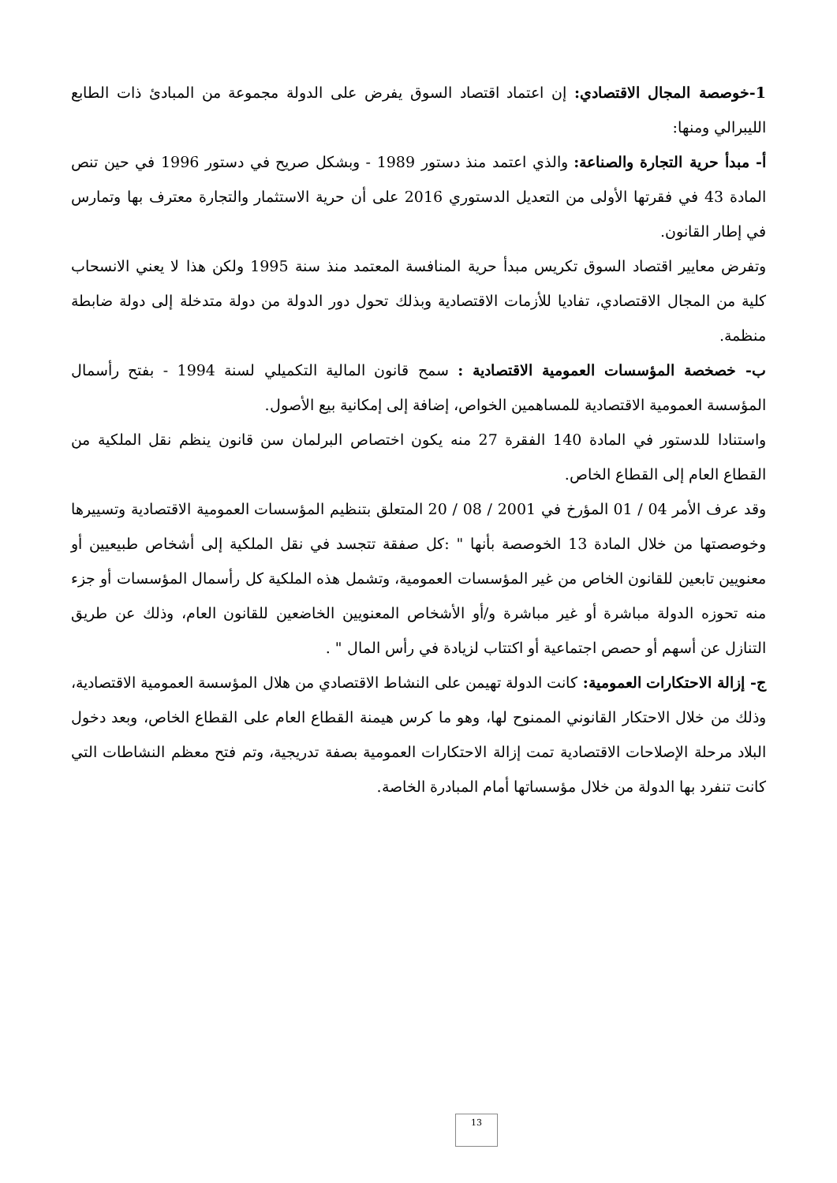1-خوصصة المجال الاقتصادي: إن اعتماد اقتصاد السوق يفرض على الدولة مجموعة من المبادئ ذات الطابع الليبرالي ومنها:
أ- مبدأ حرية التجارة والصناعة: والذي اعتمد منذ دستور 1989 - وبشكل صريح في دستور 1996 في حين تنص المادة 43 في فقرتها الأولى من التعديل الدستوري 2016 على أن حرية الاستثمار والتجارة معترف بها وتمارس في إطار القانون.
وتفرض معايير اقتصاد السوق تكريس مبدأ حرية المنافسة المعتمد منذ سنة 1995 ولكن هذا لا يعني الانسحاب كلية من المجال الاقتصادي، تفاديا للأزمات الاقتصادية وبذلك تحول دور الدولة من دولة متدخلة إلى دولة ضابطة منظمة.
ب- خصخصة المؤسسات العمومية الاقتصادية : سمح قانون المالية التكميلي لسنة 1994 - بفتح رأسمال المؤسسة العمومية الاقتصادية للمساهمين الخواص، إضافة إلى إمكانية بيع الأصول.
واستنادا للدستور في المادة 140 الفقرة 27 منه يكون اختصاص البرلمان سن قانون ينظم نقل الملكية من القطاع العام إلى القطاع الخاص.
وقد عرف الأمر 04 / 01 المؤرخ في 2001 / 08 / 20 المتعلق بتنظيم المؤسسات العمومية الاقتصادية وتسييرها وخوصصتها من خلال المادة 13 الخوصصة بأنها " :كل صفقة تتجسد في نقل الملكية إلى أشخاص طبيعيين أو معنويين تابعين للقانون الخاص من غير المؤسسات العمومية، وتشمل هذه الملكية كل رأسمال المؤسسات أو جزء منه تحوزه الدولة مباشرة أو غير مباشرة و/أو الأشخاص المعنويين الخاضعين للقانون العام، وذلك عن طريق التنازل عن أسهم أو حصص اجتماعية أو اكتتاب لزيادة في رأس المال " .
ج- إزالة الاحتكارات العمومية: كانت الدولة تهيمن على النشاط الاقتصادي من هلال المؤسسة العمومية الاقتصادية، وذلك من خلال الاحتكار القانوني الممنوح لها، وهو ما كرس هيمنة القطاع العام على القطاع الخاص، وبعد دخول البلاد مرحلة الإصلاحات الاقتصادية تمت إزالة الاحتكارات العمومية بصفة تدريجية، وتم فتح معظم النشاطات التي كانت تنفرد بها الدولة من خلال مؤسساتها أمام المبادرة الخاصة.
13